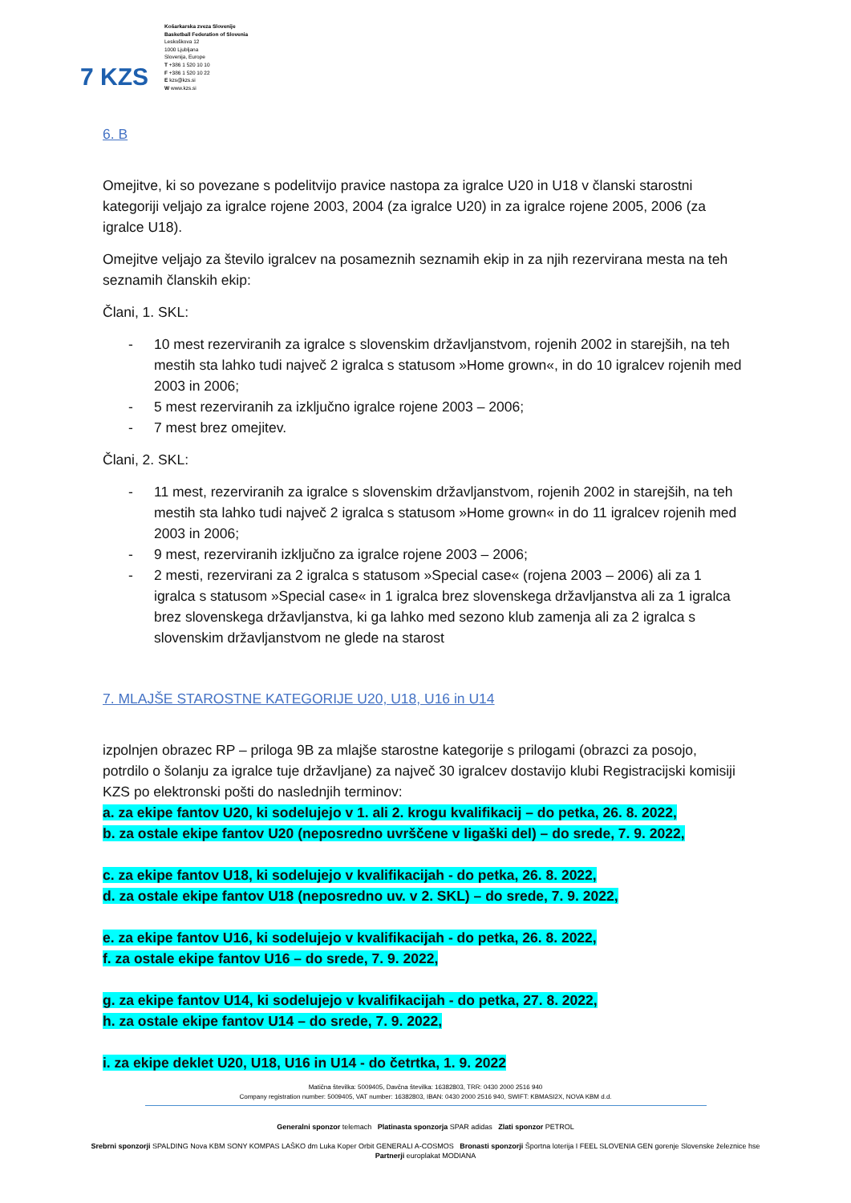7 KZS
Košarkarska zveza Slovenije
Basketball Federation of Slovenia
Leskoškova 12
1000 Ljubljana
Slovenija, Europe
T +386 1 520 10 10
F +386 1 520 10 22
E kzs@kzs.si
W www.kzs.si
6. B
Omejitve, ki so povezane s podelitvijo pravice nastopa za igralce U20 in U18 v članski starostni kategoriji veljajo za igralce rojene 2003, 2004 (za igralce U20) in za igralce rojene 2005, 2006 (za igralce U18).
Omejitve veljajo za število igralcev na posameznih seznamih ekip in za njih rezervirana mesta na teh seznamih članskih ekip:
Člani, 1. SKL:
- 10 mest rezerviranih za igralce s slovenskim državljanstvom, rojenih 2002 in starejših, na teh mestih sta lahko tudi največ 2 igralca s statusom »Home grown«, in do 10 igralcev rojenih med 2003 in 2006;
- 5 mest rezerviranih za izključno igralce rojene 2003 – 2006;
- 7 mest brez omejitev.
Člani, 2. SKL:
- 11 mest, rezerviranih za igralce s slovenskim državljanstvom, rojenih 2002 in starejših, na teh mestih sta lahko tudi največ 2 igralca s statusom »Home grown« in do 11 igralcev rojenih med 2003 in 2006;
- 9 mest, rezerviranih izključno za igralce rojene 2003 – 2006;
- 2 mesti, rezervirani za 2 igralca s statusom »Special case« (rojena 2003 – 2006) ali za 1 igralca s statusom »Special case« in 1 igralca brez slovenskega državljanstva ali za 1 igralca brez slovenskega državljanstva, ki ga lahko med sezono klub zamenja ali za 2 igralca s slovenskim državljanstvom ne glede na starost
7. MLAJŠE STAROSTNE KATEGORIJE U20, U18, U16 in U14
izpolnjen obrazec RP – priloga 9B za mlajše starostne kategorije s prilogami (obrazci za posojo, potrdilo o šolanju za igralce tuje državljane) za največ 30 igralcev dostavijo klubi Registracijski komisiji KZS po elektronski pošti do naslednjih terminov:
a. za ekipe fantov U20, ki sodelujejo v 1. ali 2. krogu kvalifikacij – do petka, 26. 8. 2022,
b. za ostale ekipe fantov U20 (neposredno uvrščene v ligaški del) – do srede, 7. 9. 2022,
c. za ekipe fantov U18, ki sodelujejo v kvalifikacijah - do petka, 26. 8. 2022,
d. za ostale ekipe fantov U18 (neposredno uv. v 2. SKL) – do srede, 7. 9. 2022,
e. za ekipe fantov U16, ki sodelujejo v kvalifikacijah - do petka, 26. 8. 2022,
f. za ostale ekipe fantov U16 – do srede, 7. 9. 2022,
g. za ekipe fantov U14, ki sodelujejo v kvalifikacijah - do petka, 27. 8. 2022,
h. za ostale ekipe fantov U14 – do srede, 7. 9. 2022,
i. za ekipe deklet U20, U18, U16 in U14 - do četrtka, 1. 9. 2022
Matična številka: 5009405, Davčna številka: 16382803, TRR: 0430 2000 2516 940
Company registration number: 5009405, VAT number: 16382803, IBAN: 0430 2000 2516 940, SWIFT: KBMASI2X, NOVA KBM d.d.
Generalni sponzor telemach Platinasta sponzorja SPAR adidas Zlati sponzor PETROL
Srebrni sponzorji SPALDING Nova KBM SONY KOMPAS LAŠKO dm Luka Koper Orbit GENERALI A-COSMOS Bronasti sponzorji Športna loterija I FEEL SLOVENIA GEN gorenje Slovenske železnice hse
Partnerji europlakat MODIANA